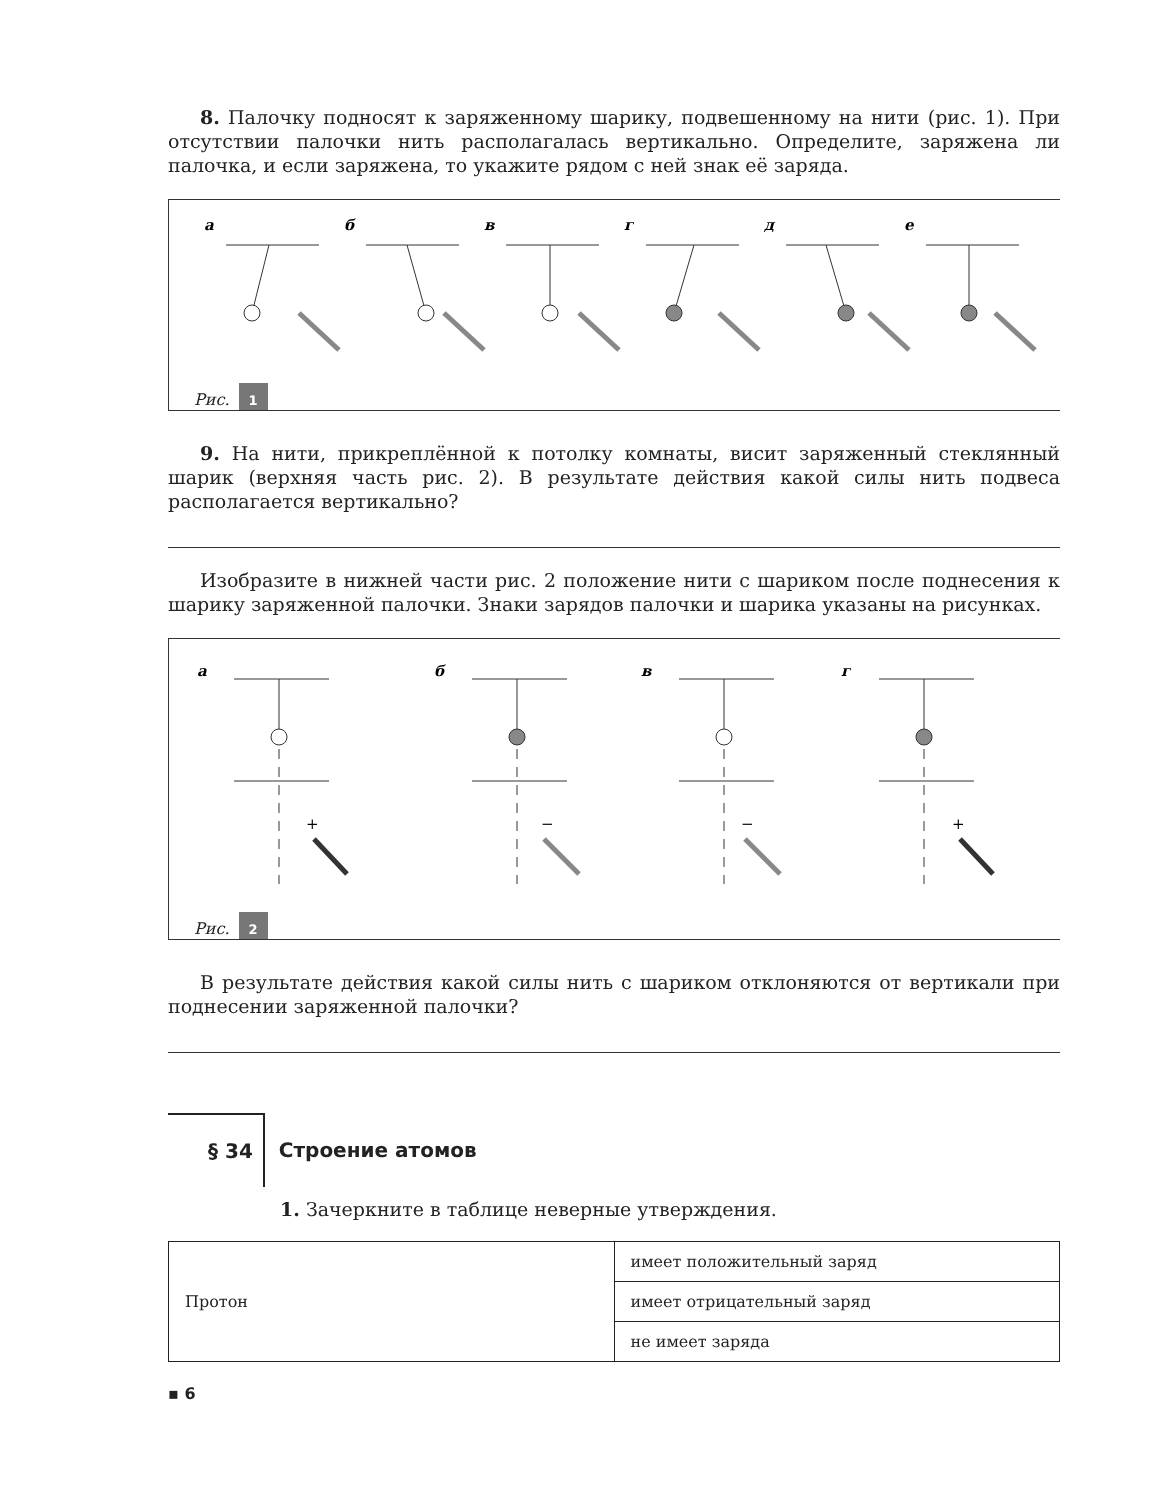8. Палочку подносят к заряженному шарику, подвешенному на нити (рис. 1). При отсутствии палочки нить располагалась вертикально. Определите, заряжена ли палочка, и если заряжена, то укажите рядом с ней знак её заряда.
а
б
в
г
д
е
Рис. 1
9. На нити, прикреплённой к потолку комнаты, висит заряженный стеклянный шарик (верхняя часть рис. 2). В результате действия какой силы нить подвеса располагается вертикально?
Изобразите в нижней части рис. 2 положение нити с шариком после поднесения к шарику заряженной палочки. Знаки зарядов палочки и шарика указаны на рисунках.
а
б
в
г
+
−
−
+
Рис. 2
В результате действия какой силы нить с шариком отклоняются от вертикали при поднесении заряженной палочки?
§ 34 Строение атомов
1. Зачеркните в таблице неверные утверждения.
| Протон | имеет положительный заряд |
| | имеет отрицательный заряд |
| | не имеет заряда |
▪ 6